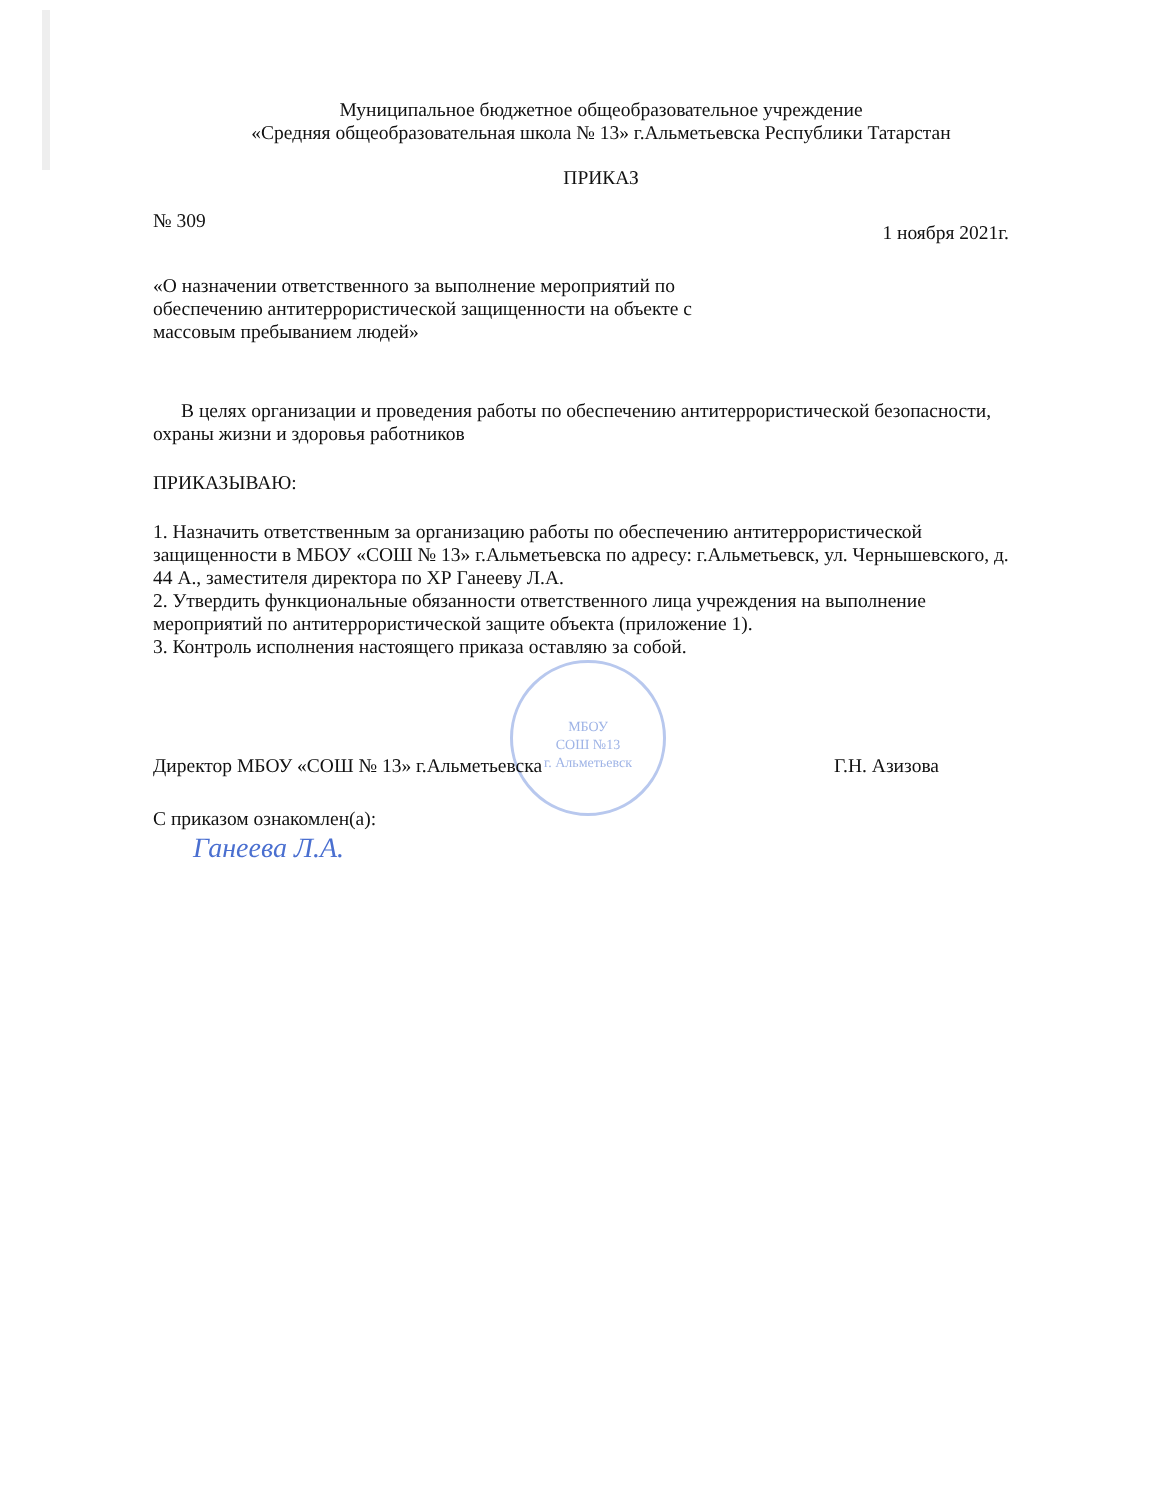МБОУ
СОШ №13
г. Альметьевск
Муниципальное бюджетное общеобразовательное учреждение
«Средняя общеобразовательная школа № 13» г.Альметьевска Республики Татарстан
ПРИКАЗ
№ 309 1 ноября 2021г.
«О назначении ответственного за выполнение мероприятий по обеспечению антитеррористической защищенности на объекте с массовым пребыванием людей»
В целях организации и проведения работы по обеспечению антитеррористической безопасности, охраны жизни и здоровья работников
ПРИКАЗЫВАЮ:
1. Назначить ответственным за организацию работы по обеспечению антитеррористической защищенности в МБОУ «СОШ № 13» г.Альметьевска по адресу: г.Альметьевск, ул. Чернышевского, д. 44 А., заместителя директора по ХР Ганееву Л.А.
2. Утвердить функциональные обязанности ответственного лица учреждения на выполнение мероприятий по антитеррористической защите объекта (приложение 1).
3. Контроль исполнения настоящего приказа оставляю за собой.
Директор МБОУ «СОШ № 13» г.Альметьевска Г.Н. Азизова
С приказом ознакомлен(а):
Ганеева Л.А.